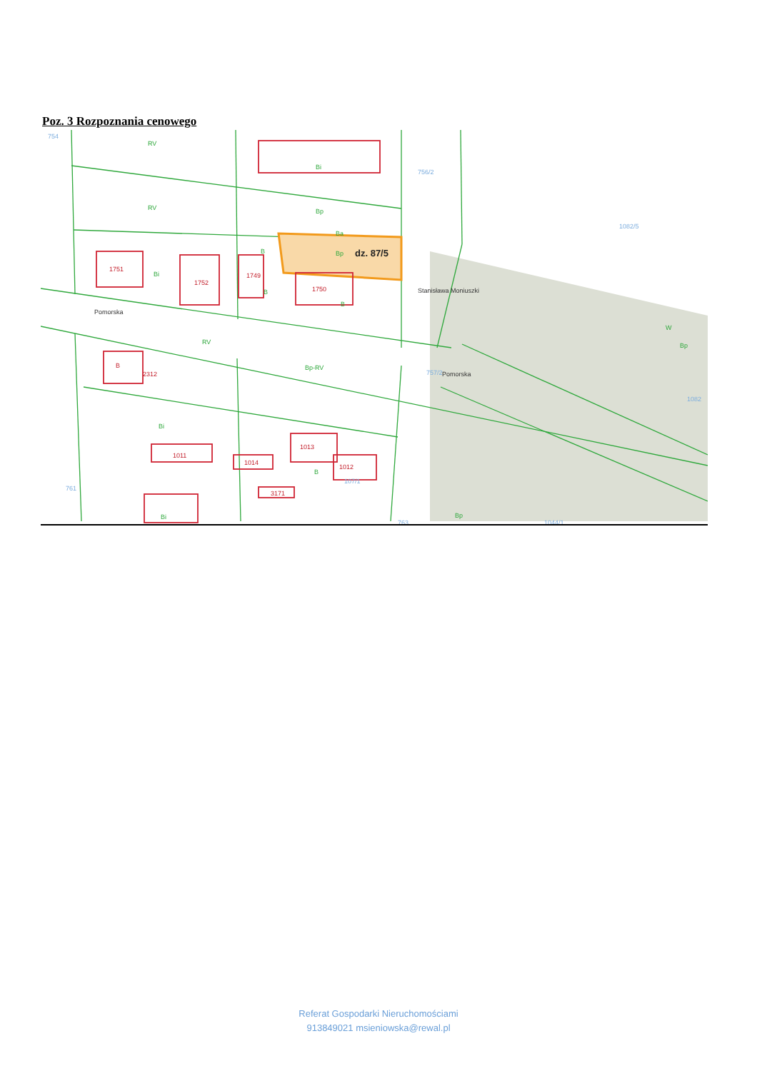Poz. 3 Rozpoznania cenowego
RV
Bi
RV
Bp
Ba
Bp
Bi
RV
Bp-RV
Bi
Bi
Bp
Bp
B
B
B
B
W
1751
1752
1749
1750
B
2312
1011
1014
1013
1012
3171
754
756/2
1082/5
757/2
1082
761
107/1
1044/1
763
Pomorska
Pomorska
Stanisława Moniuszki
dz. 87/5
Referat Gospodarki Nieruchomościami
913849021 msieniowska@rewal.pl